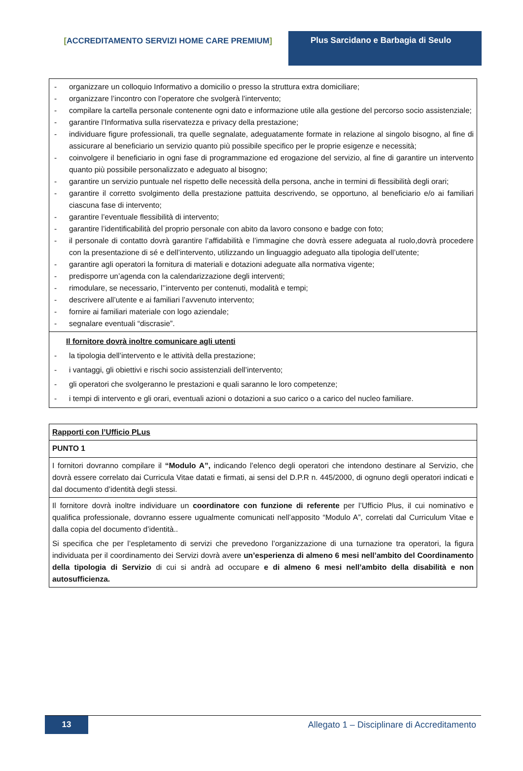[ACCREDITAMENTO SERVIZI HOME CARE PREMIUM] Plus Sarcidano e Barbagia di Seulo
| - organizzare un colloquio Informativo a domicilio o presso la struttura extra domiciliare; - organizzare l’incontro con l’operatore che svolgerà l’intervento; - compilare la cartella personale contenente ogni dato e informazione utile alla gestione del percorso socio assistenziale; - garantire l’Informativa sulla riservatezza e privacy della prestazione; - individuare figure professionali, tra quelle segnalate, adeguatamente formate in relazione al singolo bisogno, al fine di assicurare al beneficiario un servizio quanto più possibile specifico per le proprie esigenze e necessità; - coinvolgere il beneficiario in ogni fase di programmazione ed erogazione del servizio, al fine di garantire un intervento quanto più possibile personalizzato e adeguato al bisogno; - garantire un servizio puntuale nel rispetto delle necessità della persona, anche in termini di flessibilità degli orari; - garantire il corretto svolgimento della prestazione pattuita descrivendo, se opportuno, al beneficiario e/o ai familiari ciascuna fase di intervento; - garantire l’eventuale flessibilità di intervento; - garantire l’identificabilità del proprio personale con abito da lavoro consono e badge con foto; - il personale di contatto dovrà garantire l’affidabilità e l’immagine che dovrà essere adeguata al ruolo,dovrà procedere con la presentazione di sé e dell’intervento, utilizzando un linguaggio adeguato alla tipologia dell’utente; - garantire agli operatori la fornitura di materiali e dotazioni adeguate alla normativa vigente; - predisporre un’agenda con la calendarizzazione degli interventi; - rimodulare, se necessario, l’’intervento per contenuti, modalità e tempi; - descrivere all’utente e ai familiari l’avvenuto intervento; - fornire ai familiari materiale con logo aziendale; - segnalare eventuali “discrasie”. |
| Il fornitore dovrà inoltre comunicare agli utenti - la tipologia dell’intervento e le attività della prestazione; - i vantaggi, gli obiettivi e rischi socio assistenziali dell’intervento; - gli operatori che svolgeranno le prestazioni e quali saranno le loro competenze; - i tempi di intervento e gli orari, eventuali azioni o dotazioni a suo carico o a carico del nucleo familiare. |
| Rapporti con l’Ufficio PLus |
| PUNTO 1 |
| I fornitori dovranno compilare il “Modulo A”, indicando l’elenco degli operatori che intendono destinare al Servizio, che dovrà essere correlato dai Curricula Vitae datati e firmati, ai sensi del D.P.R n. 445/2000, di ognuno degli operatori indicati e dal documento d’identità degli stessi. |
| Il fornitore dovrà inoltre individuare un coordinatore con funzione di referente per l’Ufficio Plus, il cui nominativo e qualifica professionale, dovranno essere ugualmente comunicati nell’apposito “Modulo A”, correlati dal Curriculum Vitae e dalla copia del documento d’identità.. Si specifica che per l’espletamento di servizi che prevedono l’organizzazione di una turnazione tra operatori, la figura individuata per il coordinamento dei Servizi dovrà avere un’esperienza di almeno 6 mesi nell’ambito del Coordinamento della tipologia di Servizio di cui si andrà ad occupare e di almeno 6 mesi nell’ambito della disabilità e non autosufficienza. |
13 Allegato 1 – Disciplinare di Accreditamento